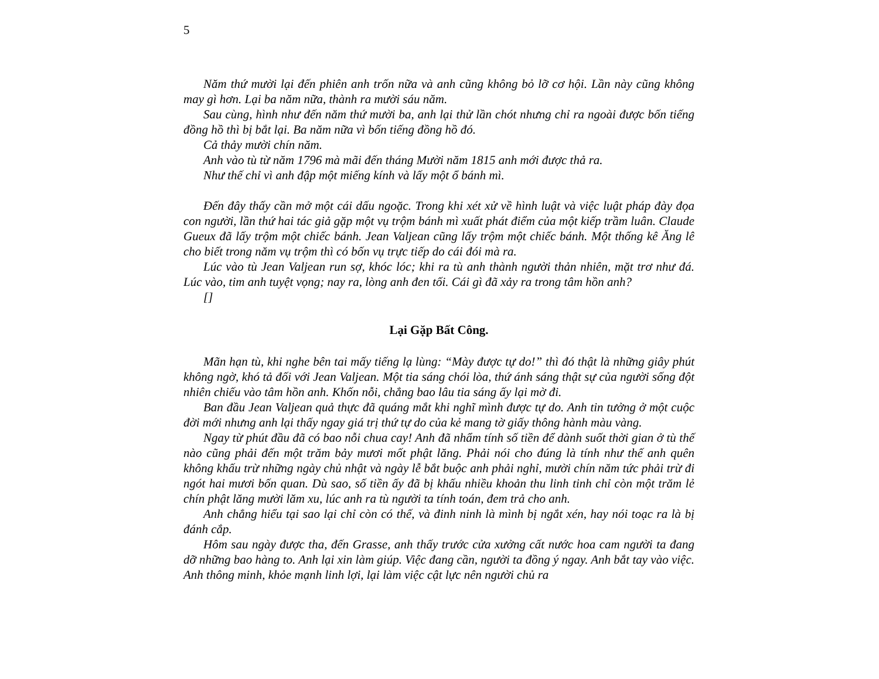5
Năm thứ mười lại đến phiên anh trốn nữa và anh cũng không bỏ lỡ cơ hội. Lần này cũng không may gì hơn. Lại ba năm nữa, thành ra mười sáu năm.
Sau cùng, hình như đến năm thứ mười ba, anh lại thử lần chót nhưng chỉ ra ngoài được bốn tiếng đồng hồ thì bị bắt lại. Ba năm nữa vì bốn tiếng đồng hồ đó.
Cả thảy mười chín năm.
Anh vào tù từ năm 1796 mà mãi đến tháng Mười năm 1815 anh mới được thả ra.
Như thế chỉ vì anh đập một miếng kính và lấy một ổ bánh mì.
Đến đây thấy cần mở một cái dấu ngoặc. Trong khi xét xử về hình luật và việc luật pháp đày đọa con người, lần thứ hai tác giả gặp một vụ trộm bánh mì xuất phát điểm của một kiếp trầm luân. Claude Gueux đã lấy trộm một chiếc bánh. Jean Valjean cũng lấy trộm một chiếc bánh. Một thống kê Ăng lê cho biết trong năm vụ trộm thì có bốn vụ trực tiếp do cái đói mà ra.
Lúc vào tù Jean Valjean run sợ, khóc lóc; khi ra tù anh thành người thản nhiên, mặt trơ như đá. Lúc vào, tim anh tuyệt vọng; nay ra, lòng anh đen tối. Cái gì đã xảy ra trong tâm hồn anh?
[]
Lại Gặp Bất Công.
Mãn hạn tù, khi nghe bên tai mấy tiếng lạ lùng: “Mày được tự do!” thì đó thật là những giây phút không ngờ, khó tả đối với Jean Valjean. Một tia sáng chói lòa, thứ ánh sáng thật sự của người sống đột nhiên chiếu vào tâm hồn anh. Khốn nỗi, chẳng bao lâu tia sáng ấy lại mờ đi.
Ban đầu Jean Valjean quả thực đã quáng mắt khi nghĩ mình được tự do. Anh tin tưởng ở một cuộc đời mới nhưng anh lại thấy ngay giá trị thứ tự do của kẻ mang tờ giấy thông hành màu vàng.
Ngay từ phút đầu đã có bao nỗi chua cay! Anh đã nhẩm tính số tiền để dành suốt thời gian ở tù thế nào cũng phải đến một trăm bảy mươi mốt phật lăng. Phải nói cho đúng là tính như thế anh quên không khấu trừ những ngày chủ nhật và ngày lễ bắt buộc anh phải nghỉ, mười chín năm tức phải trừ đi ngót hai mươi bốn quan. Dù sao, số tiền ấy đã bị khấu nhiều khoản thu linh tinh chỉ còn một trăm lẻ chín phật lăng mười lăm xu, lúc anh ra tù người ta tính toán, đem trả cho anh.
Anh chẳng hiểu tại sao lại chỉ còn có thế, và đinh ninh là mình bị ngắt xén, hay nói toạc ra là bị đánh cắp.
Hôm sau ngày được tha, đến Grasse, anh thấy trước cửa xưởng cất nước hoa cam người ta đang dỡ những bao hàng to. Anh lại xin làm giúp. Việc đang cần, người ta đồng ý ngay. Anh bắt tay vào việc. Anh thông minh, khỏe mạnh linh lợi, lại làm việc cật lực nên người chủ ra